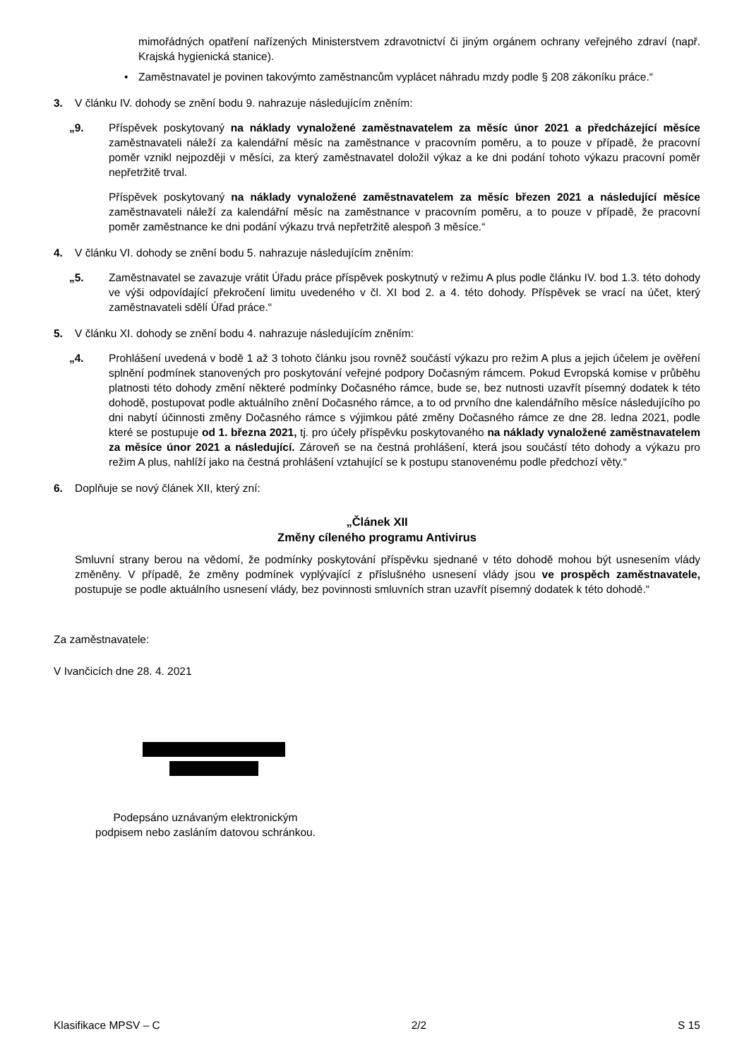mimořádných opatření nařízených Ministerstvem zdravotnictví či jiným orgánem ochrany veřejného zdraví (např. Krajská hygienická stanice).
• Zaměstnavatel je povinen takovýmto zaměstnancům vyplácet náhradu mzdy podle § 208 zákoníku práce.“
3. V článku IV. dohody se znění bodu 9. nahrazuje následujícím zněním:
„9. Příspěvek poskytovaný na náklady vynaložené zaměstnavatelem za měsíc únor 2021 a předcházející měsíce zaměstnavateli náleží za kalendářní měsíc na zaměstnance v pracovním poměru, a to pouze v případě, že pracovní poměr vznikl nejpozději v měsíci, za který zaměstnavatel doložil výkaz a ke dni podání tohoto výkazu pracovní poměr nepřetržitě trval.
Příspěvek poskytovaný na náklady vynaložené zaměstnavatelem za měsíc březen 2021 a následující měsíce zaměstnavateli náleží za kalendářní měsíc na zaměstnance v pracovním poměru, a to pouze v případě, že pracovní poměr zaměstnance ke dni podání výkazu trvá nepřetržitě alespoň 3 měsíce.“
4. V článku VI. dohody se znění bodu 5. nahrazuje následujícím zněním:
„5. Zaměstnavatel se zavazuje vrátit Úřadu práce příspěvek poskytnutý v režimu A plus podle článku IV. bod 1.3. této dohody ve výši odpovídající překročení limitu uvedeného v čl. XI bod 2. a 4. této dohody. Příspěvek se vrací na účet, který zaměstnavateli sdělí Úřad práce.“
5. V článku XI. dohody se znění bodu 4. nahrazuje následujícím zněním:
„4. Prohlášení uvedená v bodě 1 až 3 tohoto článku jsou rovněž součástí výkazu pro režim A plus a jejich účelem je ověření splnění podmínek stanovených pro poskytování veřejné podpory Dočasným rámcem. Pokud Evropská komise v průběhu platnosti této dohody změní některé podmínky Dočasného rámce, bude se, bez nutnosti uzavřít písemný dodatek k této dohodě, postupovat podle aktuálního znění Dočasného rámce, a to od prvního dne kalendářního měsíce následujícího po dni nabytí účinnosti změny Dočasného rámce s výjimkou páté změny Dočasného rámce ze dne 28. ledna 2021, podle které se postupuje od 1. března 2021, tj. pro účely příspěvku poskytovaného na náklady vynaložené zaměstnavatelem za měsíce únor 2021 a následující. Zároveň se na čestná prohlášení, která jsou součástí této dohody a výkazu pro režim A plus, nahlíží jako na čestná prohlášení vztahující se k postupu stanovenému podle předchozí věty.“
6. Doplňuje se nový článek XII, který zní:
„Článek XII
Změny cíleného programu Antivirus
Smluvní strany berou na vědomí, že podmínky poskytování příspěvku sjednané v této dohodě mohou být usnesením vlády změněny. V případě, že změny podmínek vyplývající z příslušného usnesení vlády jsou ve prospěch zaměstnavatele, postupuje se podle aktuálního usnesení vlády, bez povinnosti smluvních stran uzavřít písemný dodatek k této dohodě.“
Za zaměstnavatele:
V Ivančicích dne 28. 4. 2021
Podepsáno uznávaným elektronickým podpisem nebo zasláním datovou schránkou.
Klasifikace MPSV – C 2/2 S 15